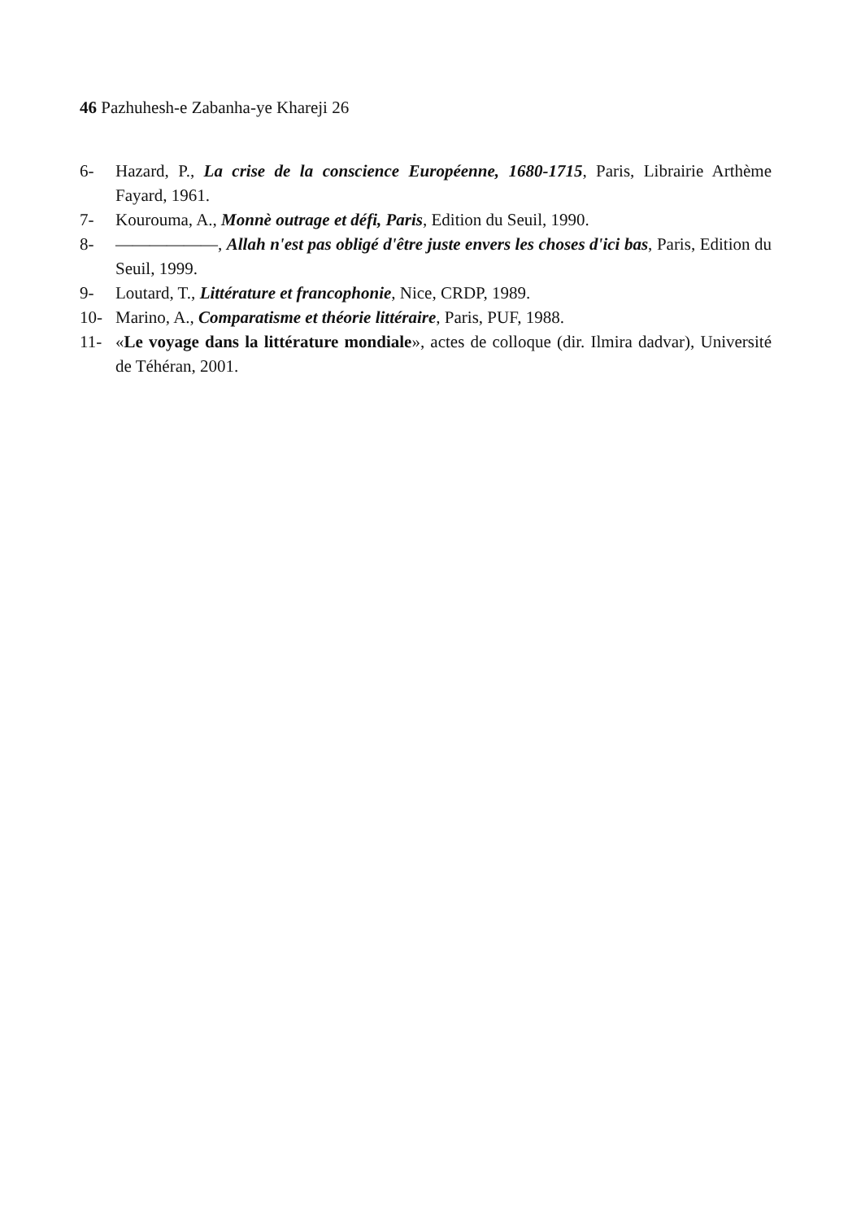46 Pazhuhesh-e Zabanha-ye Khareji 26
6- Hazard, P., La crise de la conscience Européenne, 1680-1715, Paris, Librairie Arthème Fayard, 1961.
7- Kourouma, A., Monnè outrage et défi, Paris, Edition du Seuil, 1990.
8- ——————, Allah n'est pas obligé d'être juste envers les choses d'ici bas, Paris, Edition du Seuil, 1999.
9- Loutard, T., Littérature et francophonie, Nice, CRDP, 1989.
10- Marino, A., Comparatisme et théorie littéraire, Paris, PUF, 1988.
11- «Le voyage dans la littérature mondiale», actes de colloque (dir. Ilmira dadvar), Université de Téhéran, 2001.